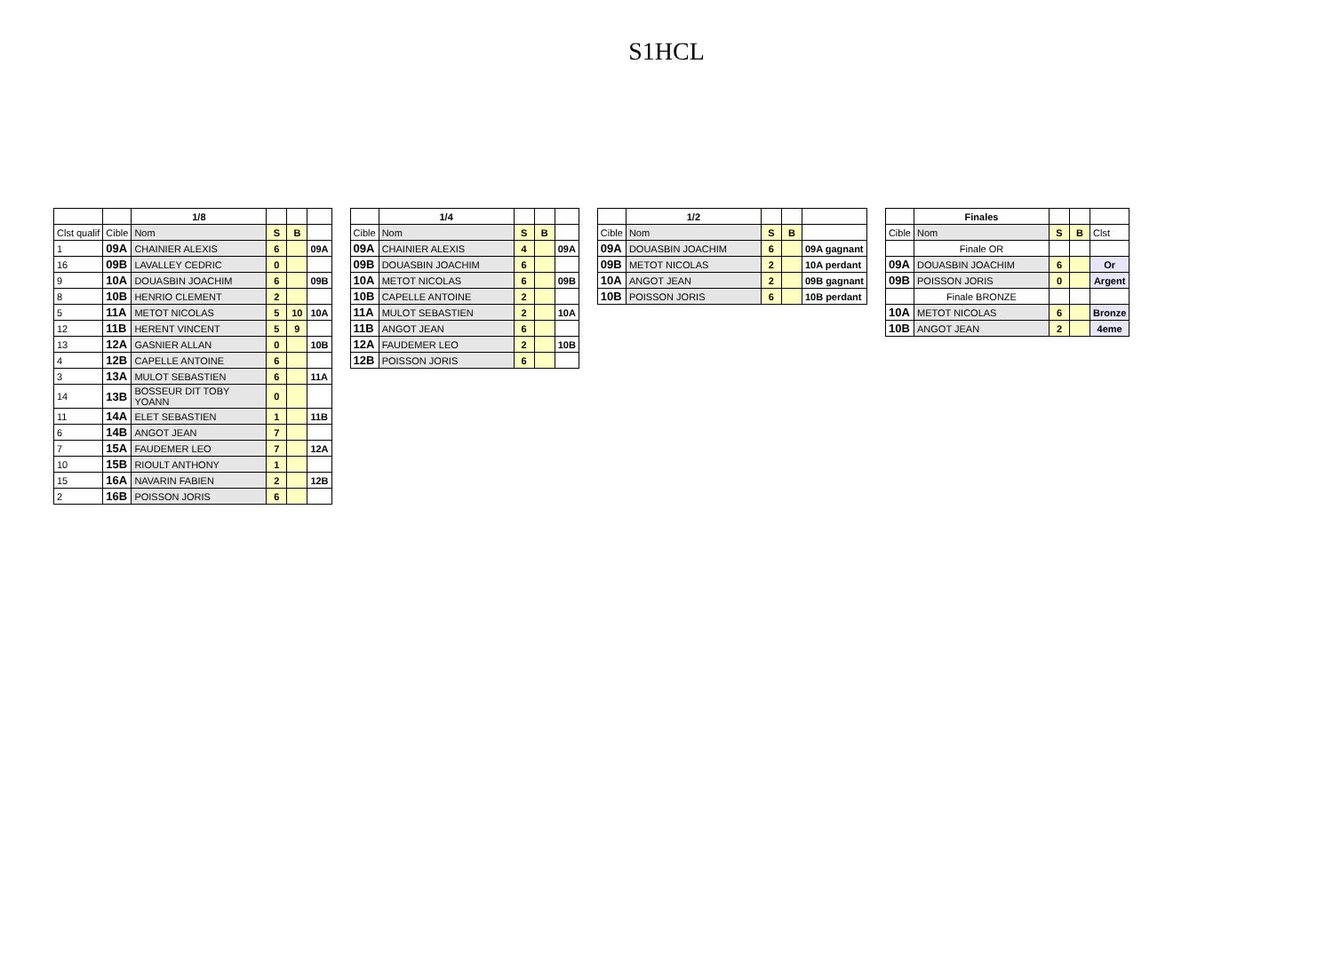S1HCL
| | | 1/8 | | | |
| --- | --- | --- | --- | --- | --- |
| Clst qualif | Cible | Nom | S | B | |
| 1 | 09A | CHAINIER ALEXIS | 6 | | 09A |
| 16 | 09B | LAVALLEY CEDRIC | 0 | | |
| 9 | 10A | DOUASBIN JOACHIM | 6 | | 09B |
| 8 | 10B | HENRIO CLEMENT | 2 | | |
| 5 | 11A | METOT NICOLAS | 5 | 10 | 10A |
| 12 | 11B | HERENT VINCENT | 5 | 9 | |
| 13 | 12A | GASNIER ALLAN | 0 | | 10B |
| 4 | 12B | CAPELLE ANTOINE | 6 | | |
| 3 | 13A | MULOT SEBASTIEN | 6 | | 11A |
| 14 | 13B | BOSSEUR DIT TOBY YOANN | 0 | | |
| 11 | 14A | ELET SEBASTIEN | 1 | | 11B |
| 6 | 14B | ANGOT JEAN | 7 | | |
| 7 | 15A | FAUDEMER LEO | 7 | | 12A |
| 10 | 15B | RIOULT ANTHONY | 1 | | |
| 15 | 16A | NAVARIN FABIEN | 2 | | 12B |
| 2 | 16B | POISSON JORIS | 6 | | |
| | 1/4 | | | |
| --- | --- | --- | --- | --- |
| Cible | Nom | S | B | |
| 09A | CHAINIER ALEXIS | 4 | | 09A |
| 09B | DOUASBIN JOACHIM | 6 | | |
| 10A | METOT NICOLAS | 6 | | 09B |
| 10B | CAPELLE ANTOINE | 2 | | |
| 11A | MULOT SEBASTIEN | 2 | | 10A |
| 11B | ANGOT JEAN | 6 | | |
| 12A | FAUDEMER LEO | 2 | | 10B |
| 12B | POISSON JORIS | 6 | | |
| | 1/2 | | | |
| --- | --- | --- | --- | --- |
| Cible | Nom | S | B | |
| 09A | DOUASBIN JOACHIM | 6 | | 09A gagnant |
| 09B | METOT NICOLAS | 2 | | 10A perdant |
| 10A | ANGOT JEAN | 2 | | 09B gagnant |
| 10B | POISSON JORIS | 6 | | 10B perdant |
| | Finales | | | |
| --- | --- | --- | --- | --- |
| Cible | Nom | S | B | Clst |
| | Finale OR | | | |
| 09A | DOUASBIN JOACHIM | 6 | | Or |
| 09B | POISSON JORIS | 0 | | Argent |
| | Finale BRONZE | | | |
| 10A | METOT NICOLAS | 6 | | Bronze |
| 10B | ANGOT JEAN | 2 | | 4eme |